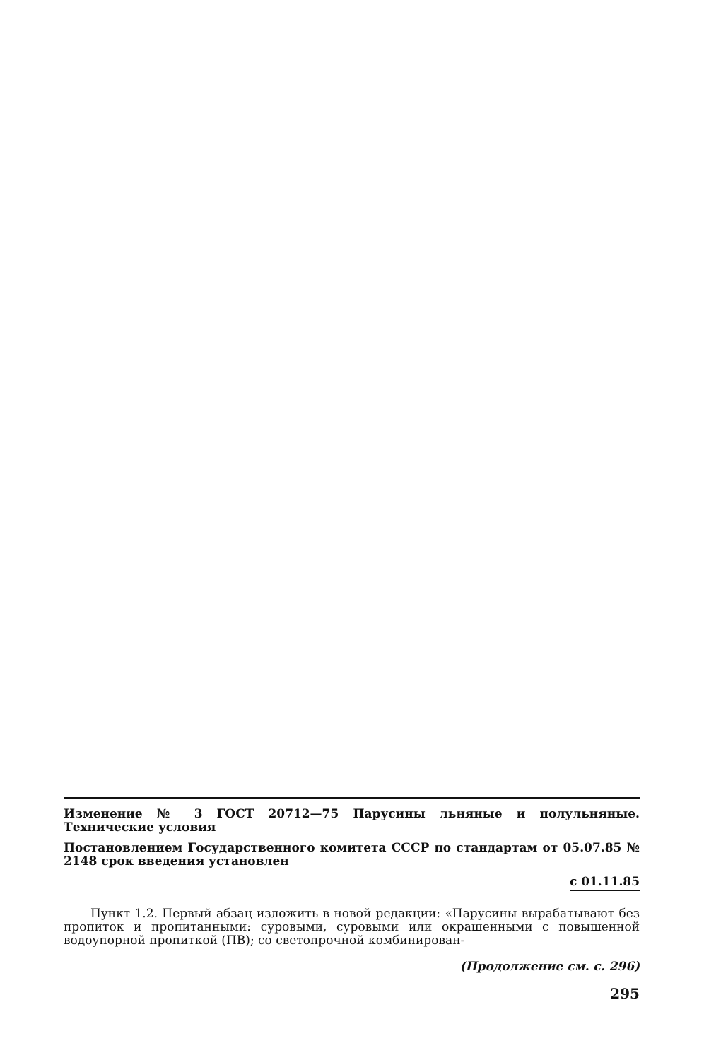Изменение № 3 ГОСТ 20712—75 Парусины льняные и полульняные. Технические условия
Постановлением Государственного комитета СССР по стандартам от 05.07.85 № 2148 срок введения установлен
с 01.11.85
Пункт 1.2. Первый абзац изложить в новой редакции: «Парусины вырабатывают без пропиток и пропитанными: суровыми, суровыми или окрашенными с повышенной водоупорной пропиткой (ПВ); со светопрочной комбинирован-
(Продолжение см. с. 296)
295